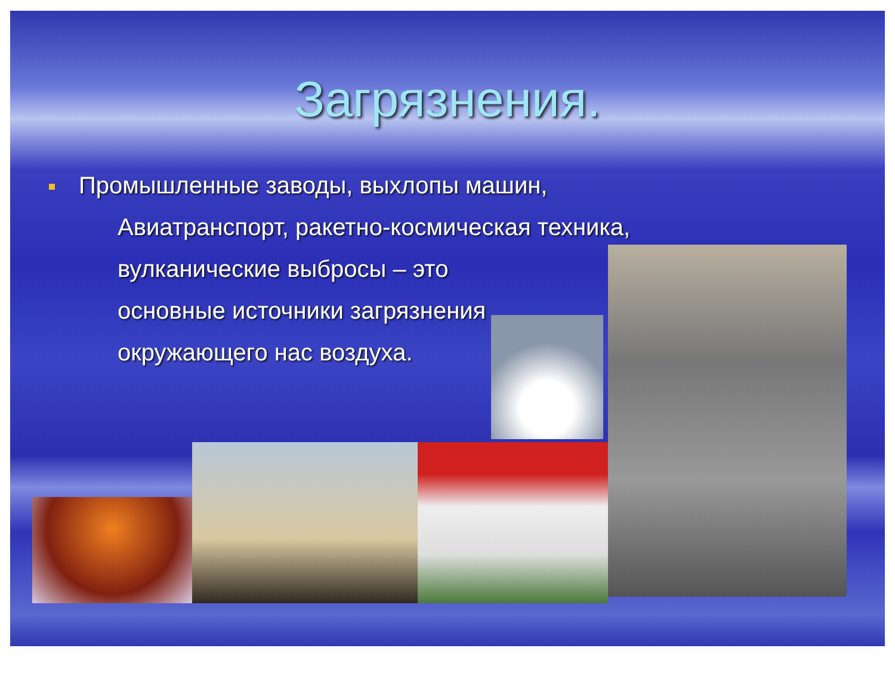Загрязнения.
Промышленные заводы, выхлопы машин,
Авиатранспорт, ракетно-космическая техника,
вулканические выбросы – это
основные источники загрязнения
окружающего нас воздуха.